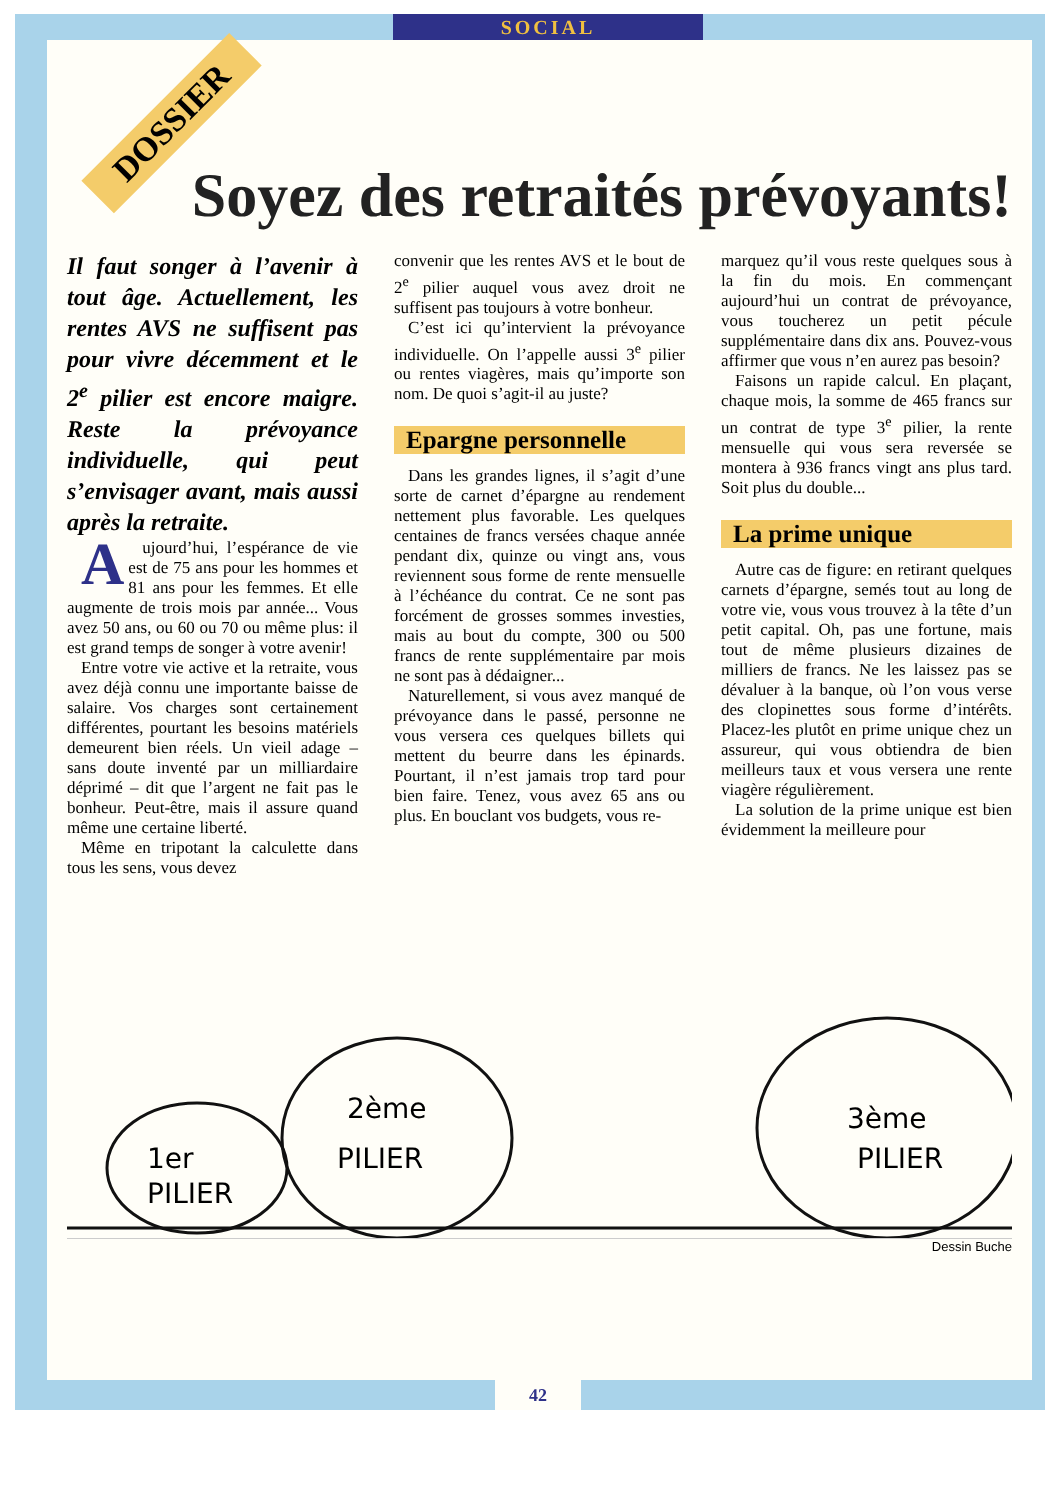SOCIAL
DOSSIER
Soyez des retraités prévoyants!
Il faut songer à l’avenir à tout âge. Actuellement, les rentes AVS ne suffisent pas pour vivre décemment et le 2<sup>e</sup> pilier est encore maigre. Reste la prévoyance individuelle, qui peut s’envisager avant, mais aussi après la retraite.
Aujourd’hui, l’espérance de vie est de 75 ans pour les hommes et 81 ans pour les femmes. Et elle augmente de trois mois par année... Vous avez 50 ans, ou 60 ou 70 ou même plus: il est grand temps de songer à votre avenir!
Entre votre vie active et la retraite, vous avez déjà connu une importante baisse de salaire. Vos charges sont certainement différentes, pourtant les besoins matériels demeurent bien réels. Un vieil adage – sans doute inventé par un milliardaire déprimé – dit que l’argent ne fait pas le bonheur. Peut-être, mais il assure quand même une certaine liberté.
Même en tripotant la calculette dans tous les sens, vous devez
convenir que les rentes AVS et le bout de 2<sup>e</sup> pilier auquel vous avez droit ne suffisent pas toujours à votre bonheur.
C’est ici qu’intervient la prévoyance individuelle. On l’appelle aussi 3<sup>e</sup> pilier ou rentes viagères, mais qu’importe son nom. De quoi s’agit-il au juste?
Epargne personnelle
Dans les grandes lignes, il s’agit d’une sorte de carnet d’épargne au rendement nettement plus favorable. Les quelques centaines de francs versées chaque année pendant dix, quinze ou vingt ans, vous reviennent sous forme de rente mensuelle à l’échéance du contrat. Ce ne sont pas forcément de grosses sommes investies, mais au bout du compte, 300 ou 500 francs de rente supplémentaire par mois ne sont pas à dédaigner...
Naturellement, si vous avez manqué de prévoyance dans le passé, personne ne vous versera ces quelques billets qui mettent du beurre dans les épinards. Pourtant, il n’est jamais trop tard pour bien faire. Tenez, vous avez 65 ans ou plus. En bouclant vos budgets, vous re-
marquez qu’il vous reste quelques sous à la fin du mois. En commençant aujourd’hui un contrat de prévoyance, vous toucherez un petit pécule supplémentaire dans dix ans. Pouvez-vous affirmer que vous n’en aurez pas besoin?
Faisons un rapide calcul. En plaçant, chaque mois, la somme de 465 francs sur un contrat de type 3<sup>e</sup> pilier, la rente mensuelle qui vous sera reversée se montera à 936 francs vingt ans plus tard. Soit plus du double...
La prime unique
Autre cas de figure: en retirant quelques carnets d’épargne, semés tout au long de votre vie, vous vous trouvez à la tête d’un petit capital. Oh, pas une fortune, mais tout de même plusieurs dizaines de milliers de francs. Ne les laissez pas se dévaluer à la banque, où l’on vous verse des clopinettes sous forme d’intérêts. Placez-les plutôt en prime unique chez un assureur, qui vous obtiendra de bien meilleurs taux et vous versera une rente viagère régulièrement.
La solution de la prime unique est bien évidemment la meilleure pour
1er
PILIER
2ème
PILIER
3ème
PILIER
Dessin Buche
42